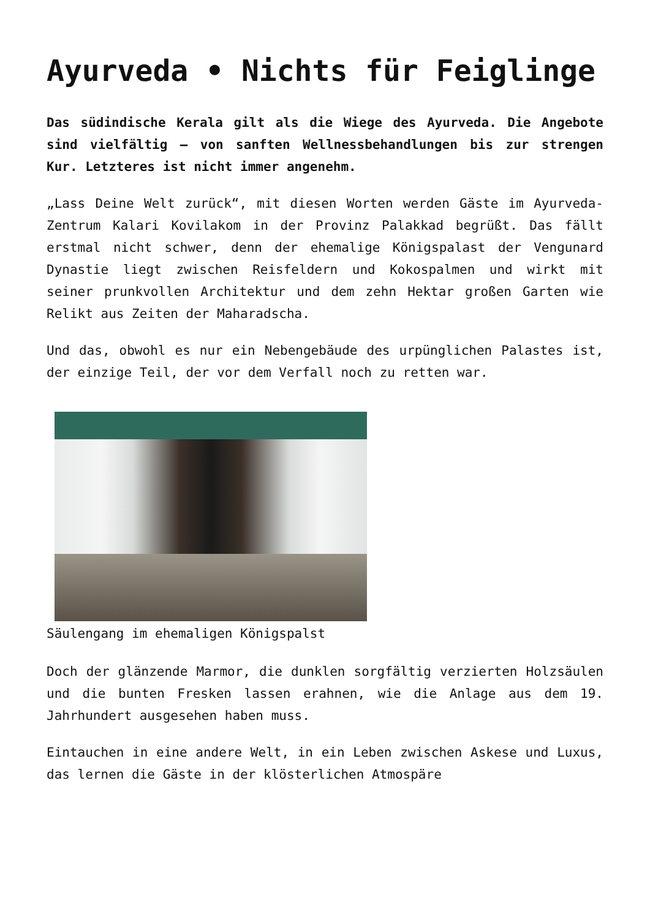Ayurveda • Nichts für Feiglinge
Das südindische Kerala gilt als die Wiege des Ayurveda. Die Angebote sind vielfältig – von sanften Wellnessbehandlungen bis zur strengen Kur. Letzteres ist nicht immer angenehm.
„Lass Deine Welt zurück“, mit diesen Worten werden Gäste im Ayurveda-Zentrum Kalari Kovilakom in der Provinz Palakkad begrüßt. Das fällt erstmal nicht schwer, denn der ehemalige Königspalast der Vengunard Dynastie liegt zwischen Reisfeldern und Kokospalmen und wirkt mit seiner prunkvollen Architektur und dem zehn Hektar großen Garten wie Relikt aus Zeiten der Maharadscha.
Und das, obwohl es nur ein Nebengebäude des urpünglichen Palastes ist, der einzige Teil, der vor dem Verfall noch zu retten war.
Säulengang im ehemaligen Königspalst
Doch der glänzende Marmor, die dunklen sorgfältig verzierten Holzsäulen und die bunten Fresken lassen erahnen, wie die Anlage aus dem 19. Jahrhundert ausgesehen haben muss.
Eintauchen in eine andere Welt, in ein Leben zwischen Askese und Luxus, das lernen die Gäste in der klösterlichen Atmospäre